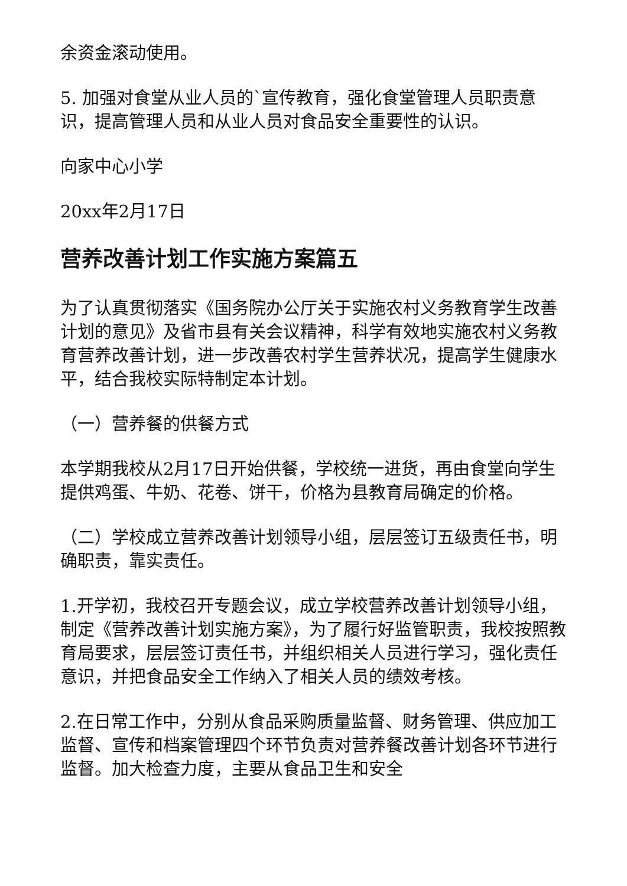余资金滚动使用。
5. 加强对食堂从业人员的`宣传教育，强化食堂管理人员职责意识，提高管理人员和从业人员对食品安全重要性的认识。
向家中心小学
20xx年2月17日
营养改善计划工作实施方案篇五
为了认真贯彻落实《国务院办公厅关于实施农村义务教育学生改善计划的意见》及省市县有关会议精神，科学有效地实施农村义务教育营养改善计划，进一步改善农村学生营养状况，提高学生健康水平，结合我校实际特制定本计划。
（一）营养餐的供餐方式
本学期我校从2月17日开始供餐，学校统一进货，再由食堂向学生提供鸡蛋、牛奶、花卷、饼干，价格为县教育局确定的价格。
（二）学校成立营养改善计划领导小组，层层签订五级责任书，明确职责，靠实责任。
1.开学初，我校召开专题会议，成立学校营养改善计划领导小组，制定《营养改善计划实施方案》，为了履行好监管职责，我校按照教育局要求，层层签订责任书，并组织相关人员进行学习，强化责任意识，并把食品安全工作纳入了相关人员的绩效考核。
2.在日常工作中，分别从食品采购质量监督、财务管理、供应加工监督、宣传和档案管理四个环节负责对营养餐改善计划各环节进行监督。加大检查力度，主要从食品卫生和安全